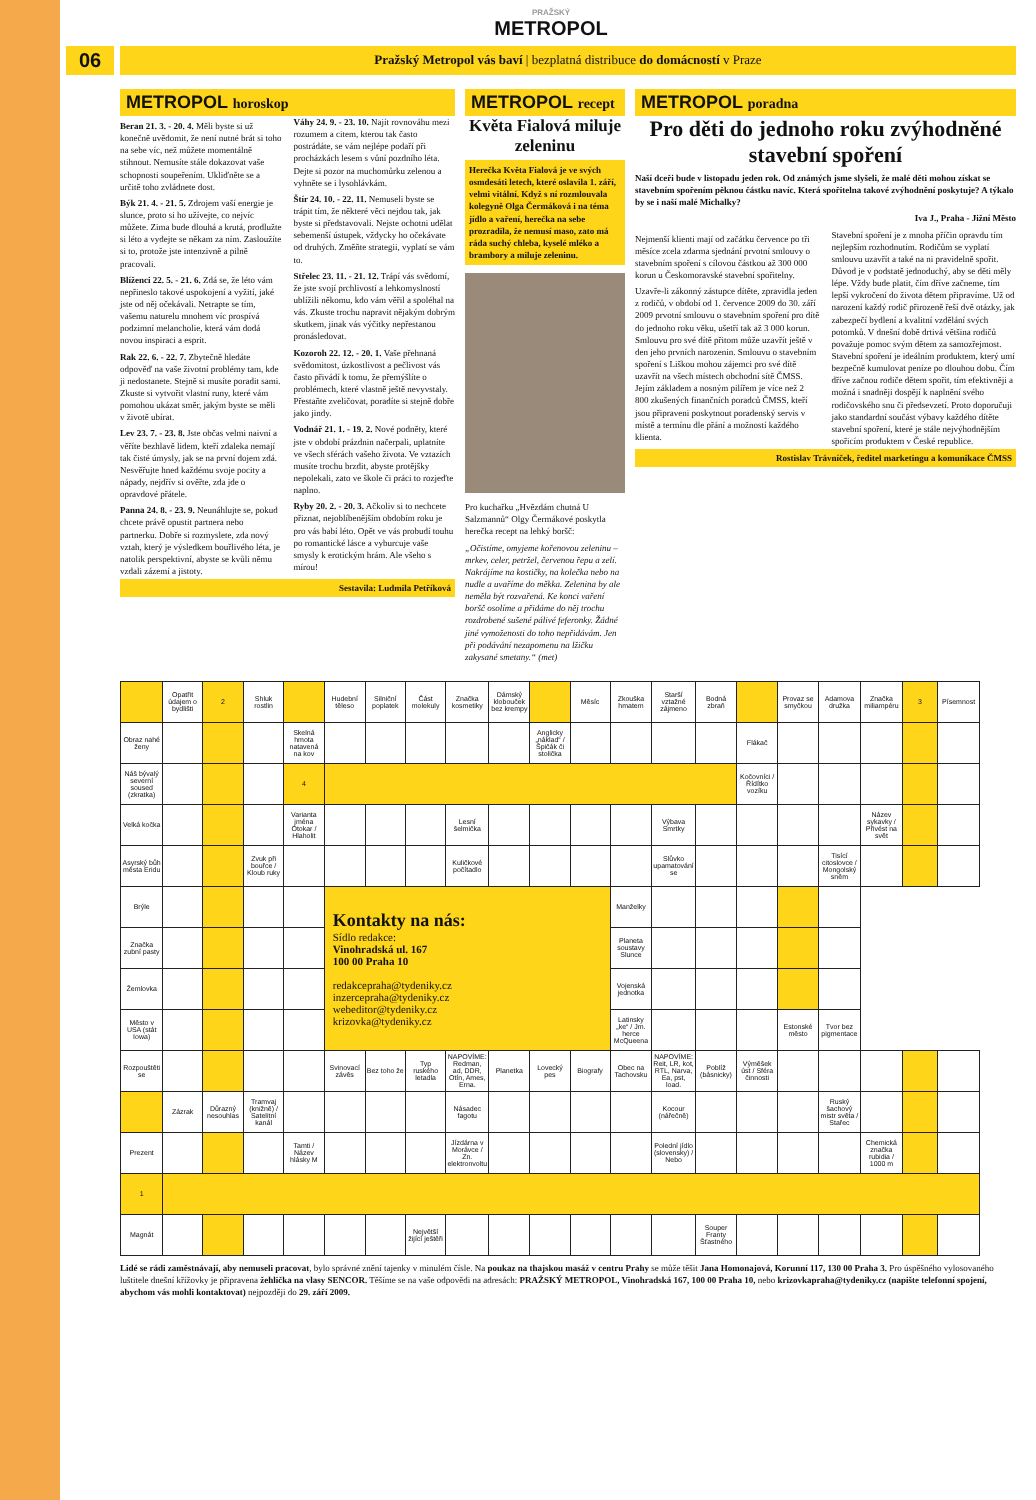PRAŽSKÝ
METROPOL
06
Pražský Metropol vás baví | bezplatná distribuce do domácností v Praze
METROPOL horoskop
Beran 21. 3. - 20. 4. Měli byste si už konečně uvědomit, že není nutné brát si toho na sebe víc, než můžete momentálně stihnout. Nemusíte stále dokazovat vaše schopnosti soupeřením. Ukliďněte se a určitě toho zvládnete dost.
Býk 21. 4. - 21. 5. Zdrojem vaší energie je slunce, proto si ho užívejte, co nejvíc můžete. Zima bude dlouhá a krutá, prodlužte si léto a vydejte se někam za ním. Zasloužíte si to, protože jste intenzivně a pilně pracovali.
Blíženci 22. 5. - 21. 6. Zdá se, že léto vám nepřineslo takové uspokojení a vyžití, jaké jste od něj očekávali. Netrapte se tím, vašemu naturelu mnohem víc prospívá podzimní melancholie, která vám dodá novou inspiraci a esprit.
Rak 22. 6. - 22. 7. Zbytečně hledáte odpověď na vaše životní problémy tam, kde ji nedostanete. Stejně si musíte poradit sami. Zkuste si vytvořit vlastní runy, které vám pomohou ukázat směr, jakým byste se měli v životě ubírat.
Lev 23. 7. - 23. 8. Jste občas velmi naivní a věříte bezhlavě lidem, kteří zdaleka nemají tak čisté úmysly, jak se na první dojem zdá. Nesvěřujte hned každému svoje pocity a nápady, nejdřív si ověřte, zda jde o opravdové přátele.
Panna 24. 8. - 23. 9. Neunáhlujte se, pokud chcete právě opustit partnera nebo partnerku. Dobře si rozmyslete, zda nový vztah, který je výsledkem bouřlivého léta, je natolik perspektivní, abyste se kvůli němu vzdali zázemí a jistoty.
Váhy 24. 9. - 23. 10. Najít rovnováhu mezi rozumem a citem, kterou tak často postrádáte, se vám nejlépe podaří při procházkách lesem s vůní pozdního léta. Dejte si pozor na muchomůrku zelenou a vyhněte se i lysohlávkám.
Štír 24. 10. - 22. 11. Nemuseli byste se trápit tím, že některé věci nejdou tak, jak byste si představovali. Nejste ochotni udělat sebemenší ústupek, vždycky ho očekávate od druhých. Změňte strategii, vyplatí se vám to.
Střelec 23. 11. - 21. 12. Trápí vás svědomí, že jste svojí prchlivostí a lehkomyslností ublížili někomu, kdo vám věřil a spoléhal na vás. Zkuste trochu napravit nějakým dobrým skutkem, jinak vás výčitky nepřestanou pronásledovat.
Kozoroh 22. 12. - 20. 1. Vaše přehnaná svědomitost, úzkostlivost a pečlivost vás často přivádí k tomu, že přemýšlíte o problémech, které vlastně ještě nevyvstaly. Přestaňte zveličovat, poradíte si stejně dobře jako jindy.
Vodnář 21. 1. - 19. 2. Nové podněty, které jste v období prázdnin načerpali, uplatníte ve všech sférách vašeho života. Ve vztazích musíte trochu brzdit, abyste protějšky nepolekali, zato ve škole či práci to rozjeďte naplno.
Ryby 20. 2. - 20. 3. Ačkoliv si to nechcete přiznat, nejoblíbenějším obdobím roku je pro vás babí léto. Opět ve vás probudí touhu po romantické lásce a vyburcuje vaše smysly k erotickým hrám. Ale všeho s mírou!
Sestavila: Ludmila Petříková
METROPOL recept
Květa Fialová miluje zeleninu
Herečka Květa Fialová je ve svých osmdesáti letech, které oslavila 1. září, velmi vitální. Když s ní rozmlouvala kolegyně Olga Čermáková i na téma jídlo a vaření, herečka na sebe prozradila, že nemusí maso, zato má ráda suchý chleba, kyselé mléko a brambory a miluje zeleninu.
Pro kuchařku „Hvězdám chutná U Salzmannů“ Olgy Čermákové poskytla herečka recept na lehký boršč:
„Očistíme, omyjeme kořenovou zeleninu – mrkev, celer, petržel, červenou řepu a zelí. Nakrájíme na kostičky, na kolečka nebo na nudle a uvaříme do měkka. Zelenina by ale neměla být rozvařená. Ke konci vaření boršč osolíme a přidáme do něj trochu rozdrobené sušené pálivé feferonky. Žádné jiné vymoženosti do toho nepřidávám. Jen při podávání nezapomenu na lžičku zakysané smetany.“ (met)
METROPOL poradna
Pro děti do jednoho roku zvýhodněné stavební spoření
Naší dceři bude v listopadu jeden rok. Od známých jsme slyšeli, že malé děti mohou získat se stavebním spořením pěknou částku navíc. Která spořitelna takové zvýhodnění poskytuje? A týkalo by se i naší malé Michalky?
Iva J., Praha - Jižní Město
Nejmenší klienti mají od začátku července po tři měsíce zcela zdarma sjednání prvotní smlouvy o stavebním spoření s cílovou částkou až 300 000 korun u Českomoravské stavební spořitelny.
Uzavře-li zákonný zástupce dítěte, zpravidla jeden z rodičů, v období od 1. července 2009 do 30. září 2009 prvotní smlouvu o stavebním spoření pro dítě do jednoho roku věku, ušetří tak až 3 000 korun. Smlouvu pro své dítě přitom může uzavřít ještě v den jeho prvních narozenin. Smlouvu o stavebním spoření s Liškou mohou zájemci pro své dítě uzavřít na všech místech obchodní sítě ČMSS. Jejím základem a nosným pilířem je více než 2 800 zkušených finančních poradců ČMSS, kteří jsou připraveni poskytnout poradenský servis v místě a termínu dle přání a možností každého klienta.
Stavební spoření je z mnoha příčin opravdu tím nejlepším rozhodnutím. Rodičům se vyplatí smlouvu uzavřít a také na ni pravidelně spořit. Důvod je v podstatě jednoduchý, aby se děti měly lépe. Vždy bude platit, čím dříve začneme, tím lepší vykročení do života dětem připravíme. Už od narození každý rodič přirozeně řeší dvě otázky, jak zabezpečí bydlení a kvalitní vzdělání svých potomků. V dnešní době drtivá většina rodičů považuje pomoc svým dětem za samozřejmost. Stavební spoření je ideálním produktem, který umí bezpečně kumulovat peníze po dlouhou dobu. Čím dříve začnou rodiče dětem spořit, tím efektivněji a možná i snadněji dospějí k naplnění svého rodičovského snu či předsevzetí. Proto doporučuji jako standardní součást výbavy každého dítěte stavební spoření, které je stále nejvýhodnějším spořicím produktem v České republice.
Rostislav Trávníček, ředitel marketingu a komunikace ČMSS
| | Opatřit údajem o bydlišti | 2 | Shluk rostlin | | Hudební těleso | Silniční poplatek | Část molekuly | Značka kosmetiky | Dámský klobouček bez krempy | | Měsíc | Zkouška hmatem | Starší vztažné zájmeno | Bodná zbraň | | Provaz se smyčkou | Adamova družka | Značka miliampéru | 3 | Písemnost |
| Obraz nahé ženy | | | | Skelná hmota natavená na kov | | | | | | Anglicky „náklad“ / Špičák či stolička | | | | | Flákač | | | | | |
| Náš bývalý severní soused (zkratka) | | | | 4 | | | | | | | | | | | Kočovníci / Řídítko vozíku | | | | | |
| Velká kočka | | | | Varianta jména Otokar / Hlaholit | | | | Lesní šelmička | | | | | Výbava Smrtky | | | | | Název sykavky / Přivést na svět | | |
| Asyrský bůh města Eridu | | | Zvuk při bouřce / Kloub ruky | | | | | Kuličkové počítadlo | | | | | Slůvko upamatování se | | | | Tisící citoslovce / Mongolský sněm | | | |
| Brýle | | | | | Kontakty na nás: Sídlo redakce: Vinohradská ul. 167 100 00 Praha 10 redakcepraha@tydeniky.cz inzercepraha@tydeniky.cz webeditor@tydeniky.cz krizovka@tydeniky.cz | | | | | | | Manželky | | | | | | | | |
| Značka zubní pasty | | | | | | | | | | | | Planeta soustavy Slunce | | | | | | | | |
| Žemlovka | | | | | | | | | | | | Vojenská jednotka | | | | | | | | |
| Město v USA (stát Iowa) | | | | | | | | | | | | Latinsky „ke“ / Jm. herce McQueena | | | | Estonské město | Tvor bez pigmentace | | | |
| Rozpouštěti se | | | | | Svinovací závěs | Bez toho že | Typ ruského letadla | NAPOVÍME: Redman, ad, DDR, Otín, Ames, Erna. | Planetka | Lovecký pes | Biografy | Obec na Tachovsku | NAPOVÍME: Reit, LR, kot, RTL, Narva, Ea, pst, load. | Poblíž (básnicky) | Výměšek úst / Sféra činnosti | | | | | |
| | Zázrak | Důrazný nesouhlas | Tramvaj (knižně) / Satelitní kanál | | | | | Násadec fagotu | | | | | Kocour (nářečně) | | | | Ruský šachový mistr světa / Stařec | | | |
| Prezent | | | | Tamti / Název hlásky M | | | | Jízdárna v Morávce / Zn. elektronvoltu | | | | | Polední jídlo (slovensky) / Nebo | | | | | Chemická značka rubidia / 1000 m | | |
| 1 | | | | | | | | | | | | | | | | | | | | |
| Magnát | | | | | | | Největší žijící ještěři | | | | | | | Souper Franty Šťastného | | | | | | |
Lidé se rádi zaměstnávají, aby nemuseli pracovat, bylo správné znění tajenky v minulém čísle. Na poukaz na thajskou masáž v centru Prahy se může těšit Jana Homonajová, Korunní 117, 130 00 Praha 3. Pro úspěšného vylosovaného luštitele dnešní křížovky je připravena žehlička na vlasy SENCOR. Těšíme se na vaše odpovědi na adresách: PRAŽSKÝ METROPOL, Vinohradská 167, 100 00 Praha 10, nebo krizovkapraha@tydeniky.cz (napište telefonní spojení, abychom vás mohli kontaktovat) nejpozději do 29. září 2009.